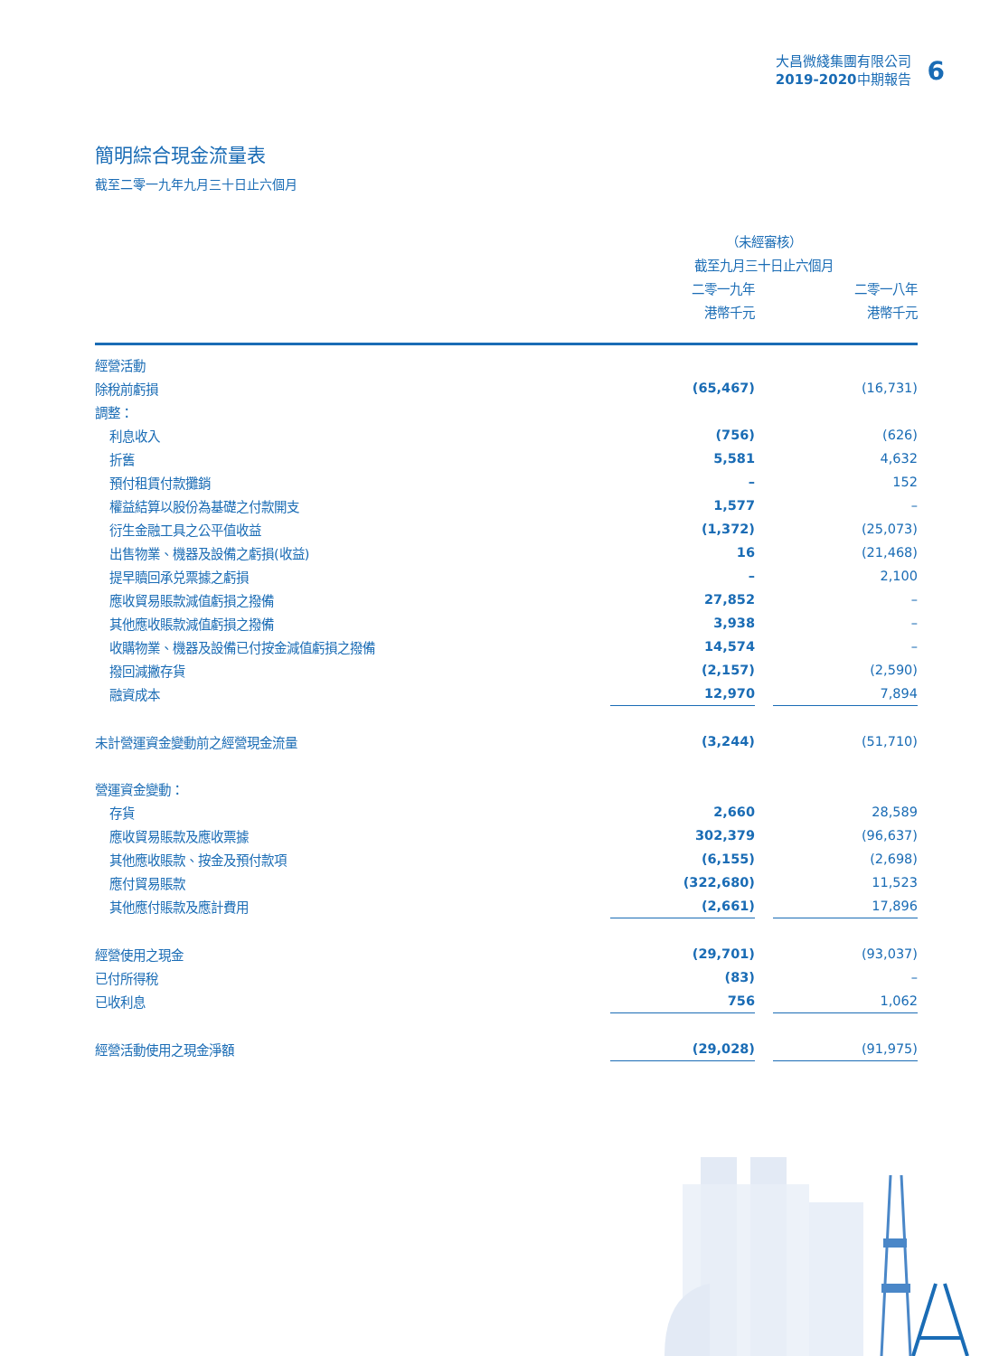大昌微綫集團有限公司
2019-2020中期報告
6
簡明綜合現金流量表
截至二零一九年九月三十日止六個月
| | （未經審核） | | |
| --- | --- | --- | --- |
| | 截至九月三十日止六個月 | | |
| | 二零一九年 | | 二零一八年 |
| | 港幣千元 | | 港幣千元 |
| 經營活動 | | | |
| 除稅前虧損 | (65,467) | | (16,731) |
| 調整： | | | |
| 利息收入 | (756) | | (626) |
| 折舊 | 5,581 | | 4,632 |
| 預付租賃付款攤銷 | – | | 152 |
| 權益結算以股份為基礎之付款開支 | 1,577 | | – |
| 衍生金融工具之公平值收益 | (1,372) | | (25,073) |
| 出售物業、機器及設備之虧損(收益) | 16 | | (21,468) |
| 提早贖回承兑票據之虧損 | – | | 2,100 |
| 應收貿易賬款減值虧損之撥備 | 27,852 | | – |
| 其他應收賬款減值虧損之撥備 | 3,938 | | – |
| 收購物業、機器及設備已付按金減值虧損之撥備 | 14,574 | | – |
| 撥回減撇存貨 | (2,157) | | (2,590) |
| 融資成本 | 12,970 | | 7,894 |
| 未計營運資金變動前之經營現金流量 | (3,244) | | (51,710) |
| 營運資金變動： | | | |
| 存貨 | 2,660 | | 28,589 |
| 應收貿易賬款及應收票據 | 302,379 | | (96,637) |
| 其他應收賬款、按金及預付款項 | (6,155) | | (2,698) |
| 應付貿易賬款 | (322,680) | | 11,523 |
| 其他應付賬款及應計費用 | (2,661) | | 17,896 |
| 經營使用之現金 | (29,701) | | (93,037) |
| 已付所得稅 | (83) | | – |
| 已收利息 | 756 | | 1,062 |
| 經營活動使用之現金淨額 | (29,028) | | (91,975) |